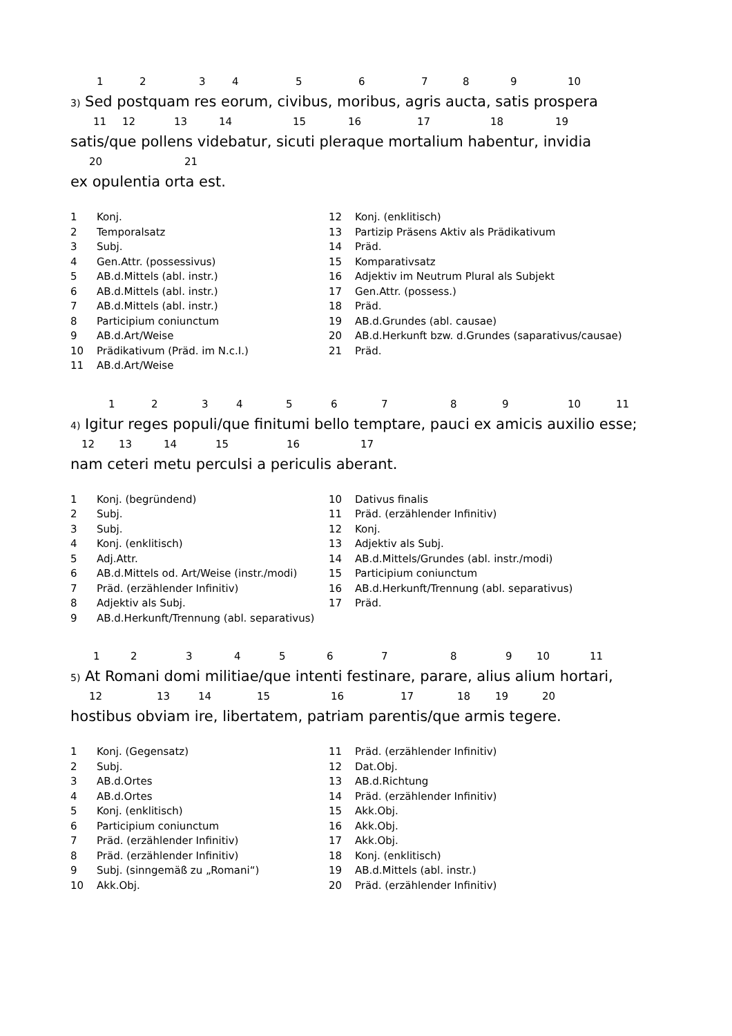1 2 3 4 5 6 7 8 9 10
3) Sed postquam res eorum, civibus, moribus, agris aucta, satis prospera
11 12 13 14 15 16 17 18 19
satis/que pollens videbatur, sicuti pleraque mortalium habentur, invidia
20 21
ex opulentia orta est.
| 1 | Konj. | 12 | Konj. (enklitisch) |
| 2 | Temporalsatz | 13 | Partizip Präsens Aktiv als Prädikativum |
| 3 | Subj. | 14 | Präd. |
| 4 | Gen.Attr. (possessivus) | 15 | Komparativsatz |
| 5 | AB.d.Mittels (abl. instr.) | 16 | Adjektiv im Neutrum Plural als Subjekt |
| 6 | AB.d.Mittels (abl. instr.) | 17 | Gen.Attr. (possess.) |
| 7 | AB.d.Mittels (abl. instr.) | 18 | Präd. |
| 8 | Participium coniunctum | 19 | AB.d.Grundes (abl. causae) |
| 9 | AB.d.Art/Weise | 20 | AB.d.Herkunft bzw. d.Grundes (saparativus/causae) |
| 10 | Prädikativum (Präd. im N.c.I.) | 21 | Präd. |
| 11 | AB.d.Art/Weise | | |
1 2 3 4 5 6 7 8 9 10 11
4) Igitur reges populi/que finitumi bello temptare, pauci ex amicis auxilio esse;
12 13 14 15 16 17
nam ceteri metu perculsi a periculis aberant.
| 1 | Konj. (begründend) | 10 | Dativus finalis |
| 2 | Subj. | 11 | Präd. (erzählender Infinitiv) |
| 3 | Subj. | 12 | Konj. |
| 4 | Konj. (enklitisch) | 13 | Adjektiv als Subj. |
| 5 | Adj.Attr. | 14 | AB.d.Mittels/Grundes (abl. instr./modi) |
| 6 | AB.d.Mittels od. Art/Weise (instr./modi) | 15 | Participium coniunctum |
| 7 | Präd. (erzählender Infinitiv) | 16 | AB.d.Herkunft/Trennung (abl. separativus) |
| 8 | Adjektiv als Subj. | 17 | Präd. |
| 9 | AB.d.Herkunft/Trennung (abl. separativus) | | |
1 2 3 4 5 6 7 8 9 10 11
5) At Romani domi militiae/que intenti festinare, parare, alius alium hortari,
12 13 14 15 16 17 18 19 20
hostibus obviam ire, libertatem, patriam parentis/que armis tegere.
| 1 | Konj. (Gegensatz) | 11 | Präd. (erzählender Infinitiv) |
| 2 | Subj. | 12 | Dat.Obj. |
| 3 | AB.d.Ortes | 13 | AB.d.Richtung |
| 4 | AB.d.Ortes | 14 | Präd. (erzählender Infinitiv) |
| 5 | Konj. (enklitisch) | 15 | Akk.Obj. |
| 6 | Participium coniunctum | 16 | Akk.Obj. |
| 7 | Präd. (erzählender Infinitiv) | 17 | Akk.Obj. |
| 8 | Präd. (erzählender Infinitiv) | 18 | Konj. (enklitisch) |
| 9 | Subj. (sinngemäß zu „Romani“) | 19 | AB.d.Mittels (abl. instr.) |
| 10 | Akk.Obj. | 20 | Präd. (erzählender Infinitiv) |